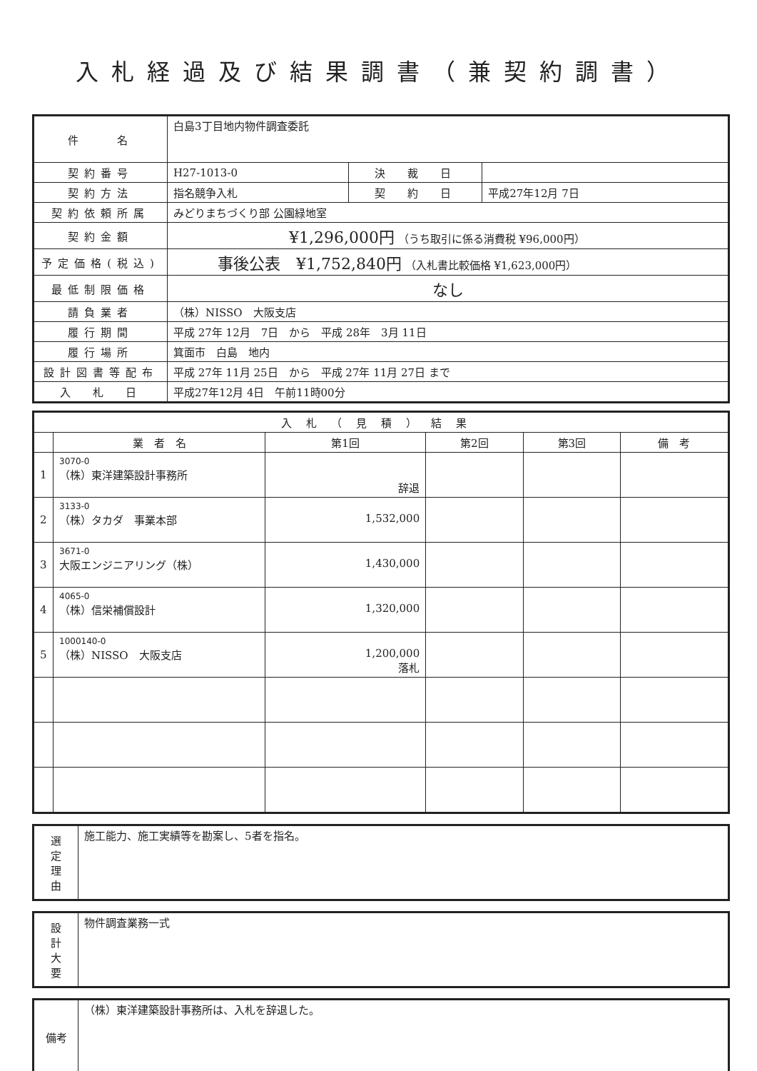入札経過及び結果調書（兼契約調書）
| 件 名 | 白島3丁目地内物件調査委託 | | |
| 契約番号 | H27-1013-0 | 決 裁 日 | |
| 契約方法 | 指名競争入札 | 契 約 日 | 平成27年12月 7日 |
| 契約依頼所属 | みどりまちづくり部 公園緑地室 | | |
| 契約金額 | ¥1,296,000円 （うち取引に係る消費税 ¥96,000円） | | |
| 予定価格(税込) | 事後公表 ¥1,752,840円 （入札書比較価格 ¥1,623,000円） | | |
| 最低制限価格 | なし | | |
| 請負業者 | （株）NISSO 大阪支店 | | |
| 履行期間 | 平成 27年 12月 7日 から 平成 28年 3月 11日 | | |
| 履行場所 | 箕面市 白島 地内 | | |
| 設計図書等配布 | 平成 27年 11月 25日 から 平成 27年 11月 27日 まで | | |
| 入 札 日 | 平成27年12月 4日 午前11時00分 | | |
| 入札（見積）結果 | | | | | |
| --- | --- | --- | --- | --- | --- |
| | 業 者 名 | 第1回 | 第2回 | 第3回 | 備 考 |
| 1 | 3070-0 （株）東洋建築設計事務所 | 辞退 | | | |
| 2 | 3133-0 （株）タカダ 事業本部 | 1,532,000 | | | |
| 3 | 3671-0 大阪エンジニアリング（株） | 1,430,000 | | | |
| 4 | 4065-0 （株）信栄補償設計 | 1,320,000 | | | |
| 5 | 1000140-0 （株）NISSO 大阪支店 | 1,200,000 落札 | | | |
| 選 定 理 由 | 施工能力、施工実績等を勘案し、5者を指名。 |
| 設 計 大 要 | 物件調査業務一式 |
| 備考 | （株）東洋建築設計事務所は、入札を辞退した。 |